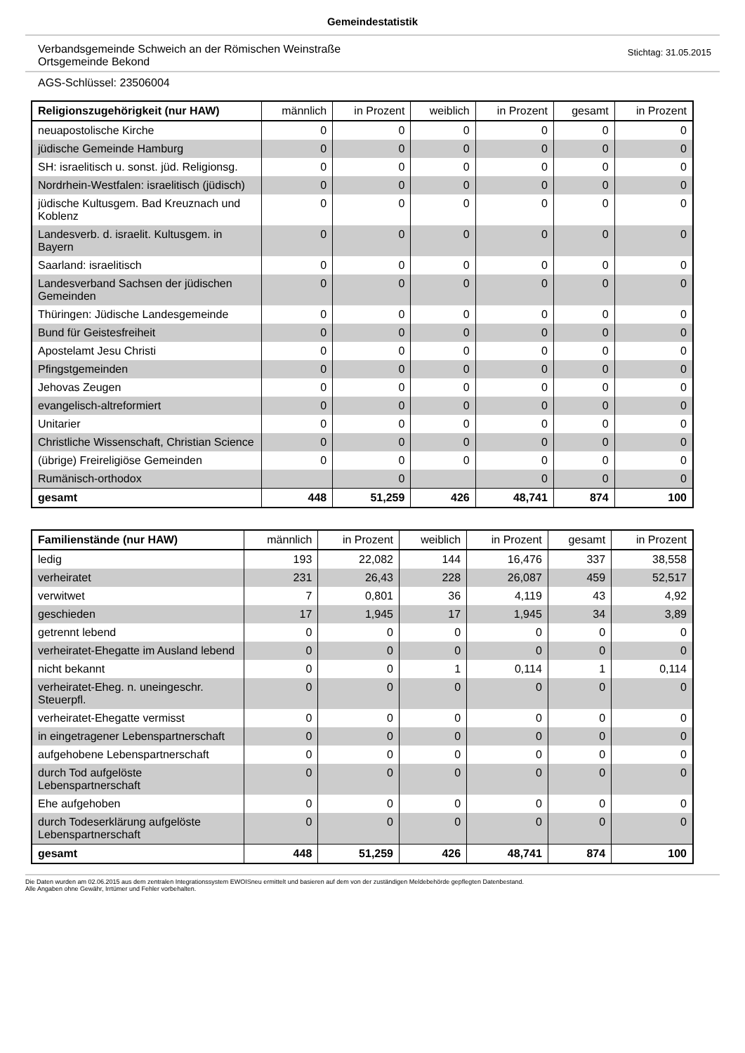Gemeindestatistik
Verbandsgemeinde Schweich an der Römischen Weinstraße
Ortsgemeinde Bekond
Stichtag: 31.05.2015
AGS-Schlüssel: 23506004
| Religionszugehörigkeit (nur HAW) | männlich | in Prozent | weiblich | in Prozent | gesamt | in Prozent |
| --- | --- | --- | --- | --- | --- | --- |
| neuapostolische Kirche | 0 | 0 | 0 | 0 | 0 | 0 |
| jüdische Gemeinde Hamburg | 0 | 0 | 0 | 0 | 0 | 0 |
| SH: israelitisch u. sonst. jüd. Religionsg. | 0 | 0 | 0 | 0 | 0 | 0 |
| Nordrhein-Westfalen: israelitisch (jüdisch) | 0 | 0 | 0 | 0 | 0 | 0 |
| jüdische Kultusgem. Bad Kreuznach und Koblenz | 0 | 0 | 0 | 0 | 0 | 0 |
| Landesverb. d. israelit. Kultusgem. in Bayern | 0 | 0 | 0 | 0 | 0 | 0 |
| Saarland: israelitisch | 0 | 0 | 0 | 0 | 0 | 0 |
| Landesverband Sachsen der jüdischen Gemeinden | 0 | 0 | 0 | 0 | 0 | 0 |
| Thüringen: Jüdische Landesgemeinde | 0 | 0 | 0 | 0 | 0 | 0 |
| Bund für Geistesfreiheit | 0 | 0 | 0 | 0 | 0 | 0 |
| Apostelamt Jesu Christi | 0 | 0 | 0 | 0 | 0 | 0 |
| Pfingstgemeinden | 0 | 0 | 0 | 0 | 0 | 0 |
| Jehovas Zeugen | 0 | 0 | 0 | 0 | 0 | 0 |
| evangelisch-altreformiert | 0 | 0 | 0 | 0 | 0 | 0 |
| Unitarier | 0 | 0 | 0 | 0 | 0 | 0 |
| Christliche Wissenschaft, Christian Science | 0 | 0 | 0 | 0 | 0 | 0 |
| (übrige) Freireligiöse Gemeinden | 0 | 0 | 0 | 0 | 0 | 0 |
| Rumänisch-orthodox | | 0 | | 0 | 0 | 0 |
| gesamt | 448 | 51,259 | 426 | 48,741 | 874 | 100 |
| Familienstände (nur HAW) | männlich | in Prozent | weiblich | in Prozent | gesamt | in Prozent |
| --- | --- | --- | --- | --- | --- | --- |
| ledig | 193 | 22,082 | 144 | 16,476 | 337 | 38,558 |
| verheiratet | 231 | 26,43 | 228 | 26,087 | 459 | 52,517 |
| verwitwet | 7 | 0,801 | 36 | 4,119 | 43 | 4,92 |
| geschieden | 17 | 1,945 | 17 | 1,945 | 34 | 3,89 |
| getrennt lebend | 0 | 0 | 0 | 0 | 0 | 0 |
| verheiratet-Ehegatte im Ausland lebend | 0 | 0 | 0 | 0 | 0 | 0 |
| nicht bekannt | 0 | 0 | 1 | 0,114 | 1 | 0,114 |
| verheiratet-Eheg. n. uneingeschr. Steuerpfl. | 0 | 0 | 0 | 0 | 0 | 0 |
| verheiratet-Ehegatte vermisst | 0 | 0 | 0 | 0 | 0 | 0 |
| in eingetragener Lebenspartnerschaft | 0 | 0 | 0 | 0 | 0 | 0 |
| aufgehobene Lebenspartnerschaft | 0 | 0 | 0 | 0 | 0 | 0 |
| durch Tod aufgelöste Lebenspartnerschaft | 0 | 0 | 0 | 0 | 0 | 0 |
| Ehe aufgehoben | 0 | 0 | 0 | 0 | 0 | 0 |
| durch Todeserklärung aufgelöste Lebenspartnerschaft | 0 | 0 | 0 | 0 | 0 | 0 |
| gesamt | 448 | 51,259 | 426 | 48,741 | 874 | 100 |
Die Daten wurden am 02.06.2015 aus dem zentralen Integrationssystem EWOISneu ermittelt und basieren auf dem von der zuständigen Meldebehörde gepflegten Datenbestand.
Alle Angaben ohne Gewähr, Irrtümer und Fehler vorbehalten.